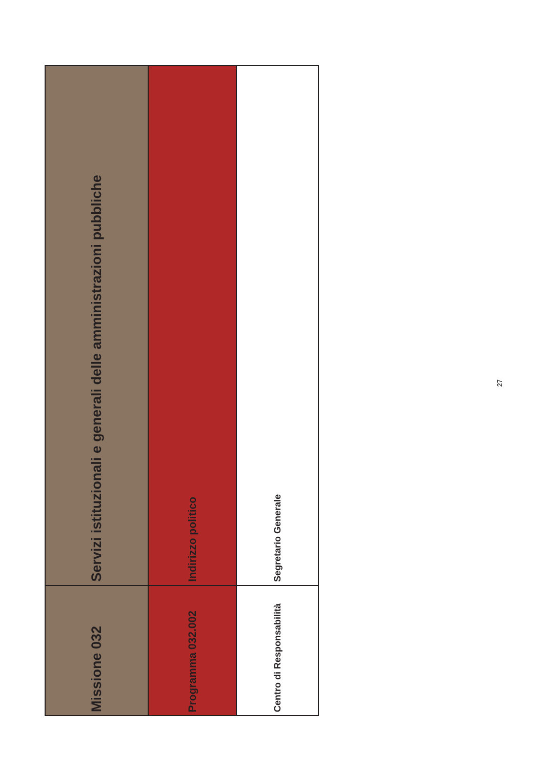| Missione 032 | Servizi istituzionali e generali delle amministrazioni pubbliche |
| Programma 032.002 | Indirizzo politico |
| Centro di Responsabilità | Segretario Generale |
27